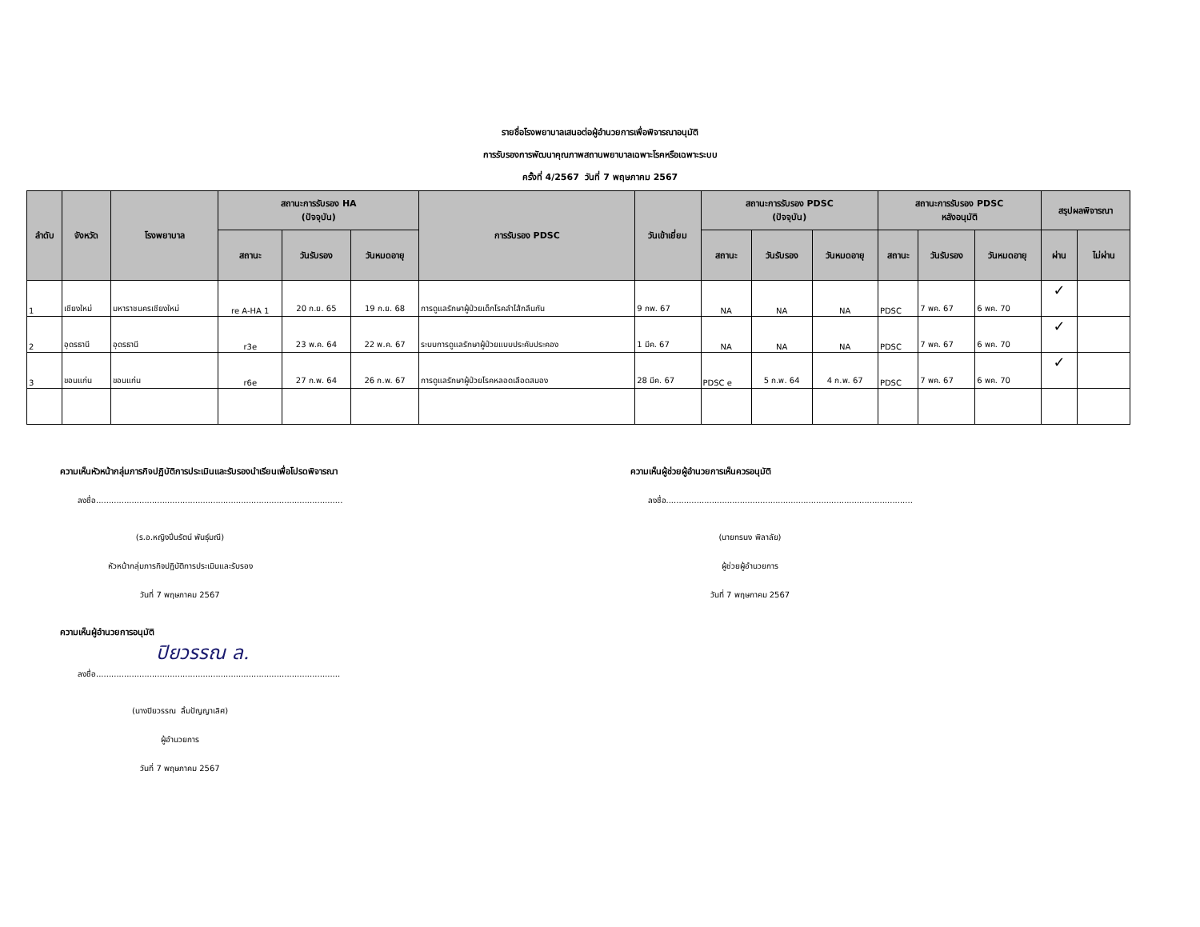รายชื่อโรงพยาบาลเสนอต่อผู้อำนวยการเพื่อพิจารณาอนุมัติ
การรับรองการพัฒนาคุณภาพสถานพยาบาลเฉพาะโรคหรือเฉพาะระบบ
ครั้งที่ 4/2567 วันที่ 7 พฤษภาคม 2567
| ลำดับ | จังหวัด | โรงพยาบาล | สถานะการรับรอง HA (ปัจจุบัน) | | | การรับรอง PDSC | วันเข้าเยี่ยม | สถานะการรับรอง PDSC (ปัจจุบัน) | | | สถานะการรับรอง PDSC หลังอนุมัติ | | | สรุปผลพิจารณา | |
| --- | --- | --- | --- | --- | --- | --- | --- | --- | --- | --- | --- | --- | --- | --- | --- |
| | | | สถานะ | วันรับรอง | วันหมดอายุ | | | สถานะ | วันรับรอง | วันหมดอายุ | สถานะ | วันรับรอง | วันหมดอายุ | ผ่าน | ไม่ผ่าน |
| 1 | เชียงใหม่ | มหาราชนครเชียงใหม่ | re A-HA 1 | 20 ก.ย. 65 | 19 ก.ย. 68 | การดูแลรักษาผู้ป่วยเด็กโรคลำไส้กลืนกัน | 9 กพ. 67 | NA | NA | NA | PDSC | 7 พค. 67 | 6 พค. 70 | ✓ | |
| 2 | อุดรธานี | อุดรธานี | r3e | 23 พ.ค. 64 | 22 พ.ค. 67 | ระบบการดูแลรักษาผู้ป่วยแบบประคับประคอง | 1 มีค. 67 | NA | NA | NA | PDSC | 7 พค. 67 | 6 พค. 70 | ✓ | |
| 3 | ขอนแก่น | ขอนแก่น | r6e | 27 ก.พ. 64 | 26 ก.พ. 67 | การดูแลรักษาผู้ป่วยโรคหลอดเลือดสมอง | 28 มีค. 67 | PDSC e | 5 ก.พ. 64 | 4 ก.พ. 67 | PDSC | 7 พค. 67 | 6 พค. 70 | ✓ | |
ความเห็นหัวหน้ากลุ่มภารกิจปฏิบัติการประเมินและรับรองนำเรียนเพื่อโปรดพิจารณา
ลงชื่อ.................................................................................................
(ร.อ.หญิงปิ่นรัตน์ พันธุ์มณี)
หัวหน้ากลุ่มภารกิจปฏิบัติการประเมินและรับรอง
วันที่ 7 พฤษภาคม 2567
ความเห็นผู้อำนวยการอนุมัติ
ปิยวรรณ ล.
ลงชื่อ................................................................................................
(นางปิยวรรณ ลิ้มปัญญาเลิศ)
ผู้อำนวยการ
วันที่ 7 พฤษภาคม 2567
ความเห็นผู้ช่วยผู้อำนวยการเห็นควรอนุมัติ
ลงชื่อ.................................................................................................
(นายทรนง พิลาลัย)
ผู้ช่วยผู้อำนวยการ
วันที่ 7 พฤษภาคม 2567